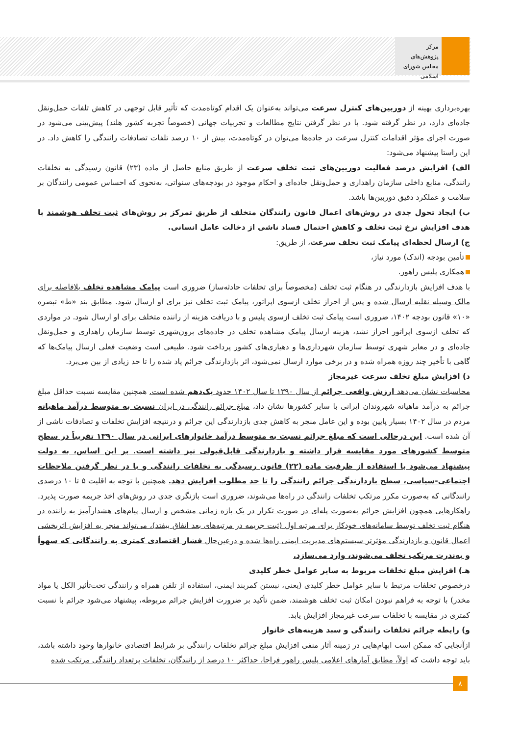مرکز پژوهش‌های
مجلس شورای اسلامی
بهره‌برداری بهینه از دوربین‌های کنترل سرعت می‌تواند به‌عنوان یک اقدام کوتاه‌مدت که تأثیر قابل توجهی در کاهش تلفات حمل‌ونقل جاده‌ای دارد، در نظر گرفته شود. با در نظر گرفتن نتایج مطالعات و تجربیات جهانی (خصوصاً تجربه کشور هلند) پیش‌بینی می‌شود در صورت اجرای مؤثر اقدامات کنترل سرعت در جاده‌ها می‌توان در کوتاه‌مدت، بیش از ۱۰ درصد تلفات تصادفات رانندگی را کاهش داد. در این راستا پیشنهاد می‌شود:
الف) افزایش درصد فعالیت دوربین‌های ثبت تخلف سرعت از طریق منابع حاصل از ماده (۲۳) قانون رسیدگی به تخلفات رانندگی، منابع داخلی سازمان راهداری و حمل‌ونقل جاده‌ای و احکام موجود در بودجه‌های سنواتی، به‌نحوی که احساس عمومی رانندگان بر سلامت و عملکرد دقیق دوربین‌ها باشد.
ب) ایجاد تحول جدی در روش‌های اعمال قانون رانندگان متخلف از طریق تمرکز بر روش‌های ثبت تخلف هوشمند با هدف افزایش نرخ ثبت تخلف و کاهش احتمال فساد ناشی از دخالت عامل انسانی.
ج) ارسال لحظه‌ای پیامک ثبت تخلف سرعت، از طریق:
تأمین بودجه (اندک) مورد نیاز،
همکاری پلیس راهور.
با هدف افزایش بازدارندگی در هنگام ثبت تخلف (مخصوصاً برای تخلفات حادثه‌ساز) ضروری است پیامک مشاهده تخلف بلافاصله برای مالک وسیله نقلیه ارسال شده و پس از احراز تخلف ازسوی اپراتور، پیامک ثبت تخلف نیز برای او ارسال شود. مطابق بند «ط» تبصره «۱۰» قانون بودجه ۱۴۰۲، ضروری است پیامک ثبت تخلف ازسوی پلیس و با دریافت هزینه از راننده متخلف برای او ارسال شود. در مواردی که تخلف ازسوی اپراتور احراز نشد، هزینه ارسال پیامک مشاهده تخلف در جاده‌های برون‌شهری توسط سازمان راهداری و حمل‌ونقل جاده‌ای و در معابر شهری توسط سازمان شهرداری‌ها و دهیاری‌های کشور پرداخت شود. طبیعی است وضعیت فعلی ارسال پیامک‌ها که گاهی با تأخیر چند روزه همراه شده و در برخی موارد ارسال نمی‌شود، اثر بازدارندگی جرائم یاد شده را تا حد زیادی از بین می‌برد.
د) افزایش مبلغ تخلف سرعت غیرمجاز
محاسبات نشان می‌دهد ارزش واقعی جرائم از سال ۱۳۹۰ تا سال ۱۴۰۲ حدود یک‌دهم شده است. همچنین مقایسه نسبت حداقل مبلغ جرائم به درآمد ماهیانه شهروندان ایرانی با سایر کشورها نشان داد، مبلغ جرائم رانندگی در ایران نسبت به متوسط درآمد ماهیانه مردم در سال ۱۴۰۲ بسیار پایین بوده و این عامل منجر به کاهش جدی بازدارندگی این جرائم و درنتیجه افزایش تخلفات و تصادفات ناشی از آن شده است. این درحالی است که مبلغ جرائم نسبت به متوسط درآمد خانوارهای ایرانی در سال ۱۳۹۰ تقریباً در سطح متوسط کشورهای مورد مقایسه قرار داشته و بازدارندگی قابل‌قبولی نیز داشته است. بر این اساس، به دولت پیشنهاد می‌شود با استفاده از ظرفیت ماده (۲۲) قانون رسیدگی به تخلفات رانندگی و با در نظر گرفتن ملاحظات اجتماعی-سیاسی، سطح بازدارندگی جرائم رانندگی را تا حد مطلوب افزایش دهد. همچنین با توجه به اقلیت ۵ تا ۱۰ درصدی رانندگانی که به‌صورت مکرر مرتکب تخلفات رانندگی در راه‌ها می‌شوند، ضروری است بازنگری جدی در روش‌های اخذ جریمه صورت پذیرد. راهکارهایی همچون افزایش جرائم به‌صورت پله‌ای در صورت تکرار در یک بازه زمانی مشخص و ارسال پیام‌های هشدارآمیز به راننده در هنگام ثبت تخلف توسط سامانه‌های خودکار برای مرتبه اول (ثبت جریمه در مرتبه‌های بعد اتفاق بیفتد)، می‌تواند منجر به افزایش اثربخشی اعمال قانون و بازدارندگی مؤثرتر سیستم‌های مدیریت ایمنی راه‌ها شده و درعین‌حال فشار اقتصادی کمتری به رانندگانی که سهواً و به‌ندرت مرتکب تخلف می‌شوند، وارد می‌سازد.
هـ) افزایش مبلغ تخلفات مربوط به سایر عوامل خطر کلیدی
درخصوص تخلفات مرتبط با سایر عوامل خطر کلیدی (یعنی، نبستن کمربند ایمنی، استفاده از تلفن همراه و رانندگی تحت‌تأثیر الکل یا مواد مخدر) با توجه به فراهم نبودن امکان ثبت تخلف هوشمند، ضمن تأکید بر ضرورت افزایش جرائم مربوطه، پیشنهاد می‌شود جرائم با نسبت کمتری در مقایسه با تخلفات سرعت غیرمجاز افزایش یابد.
و) رابطه جرائم تخلفات رانندگی و سبد هزینه‌های خانوار
ازآنجایی که ممکن است ابهام‌هایی در زمینه آثار منفی افزایش مبلغ جرائم تخلفات رانندگی بر شرایط اقتصادی خانوارها وجود داشته باشد، باید توجه داشت که اولاً، مطابق آمارهای اعلامی پلیس راهور فراجا، حداکثر ۱۰ درصد از رانندگان، تخلفات پرتعداد رانندگی مرتکب شده
۸